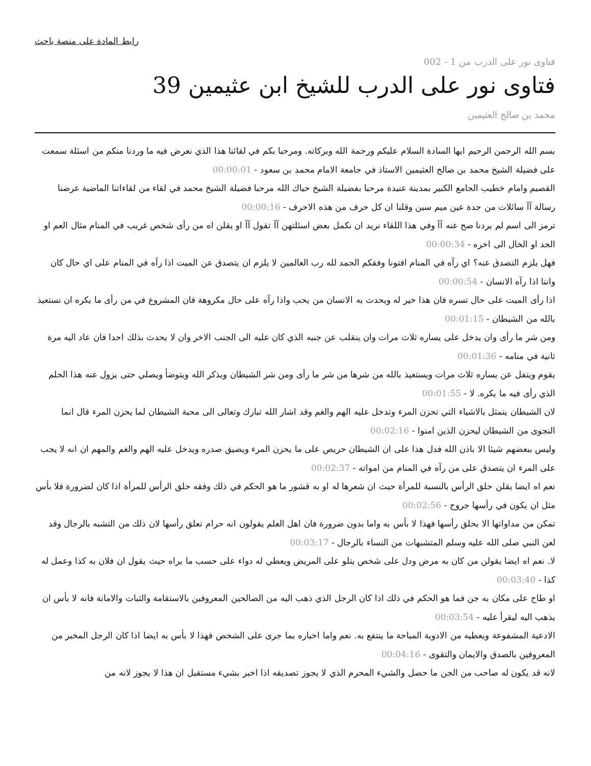رابط المادة على منصة باحث
فتاوى نور على الدرب من 1 - 002
فتاوى نور على الدرب للشيخ ابن عثيمين 39
محمد بن صالح العثيمين
بسم الله الرحمن الرحيم ايها السادة السلام عليكم ورحمة الله وبركاته. ومرحبا بكم في لقائنا هذا الذي نعرض فيه ما وردنا منكم من اسئلة سمعت على فضيلة الشيخ محمد بن صالح العثيمين الاستاذ في جامعة الامام محمد بن سعود - 00:00:01
القصيم وامام خطيب الجامع الكبير بمدينة عنيدة مرحبا بفضيلة الشيخ حياك الله مرحبا فضيلة الشيخ محمد في لقاء من لقاءاتنا الماضية عرضنا رسالة آآ سائلات من جدة عين ميم سين وقلنا ان كل حرف من هذه الاحرف - 00:00:16
ترمز الى اسم لم يردنا صح عنه آآ وفي هذا اللقاء نريد ان نكمل بعض اسئلتهن آآ تقول آآ او يقلن اه من رأى شخص غريب في المنام مثال العم او الجد او الخال الى اخره - 00:00:34
فهل يلزم التصدق عنه؟ اي رآه في المنام افتونا وفقكم الحمد لله رب العالمين لا يلزم ان يتصدق عن الميت اذا رآه في المنام على اي حال كان واننا اذا رآه الانسان - 00:00:54
اذا رأى الميت على حال تسره فان هذا خير له ويحدث به الانسان من يحب واذا رآه على حال مكروهة فان المشروع في من رأى ما يكره ان نستعيذ بالله من الشيطان - 00:01:15
ومن شر ما رأى وان يدخل على يساره ثلاث مرات وان ينقلب عن جنبه الذي كان عليه الى الجنب الاخر وان لا يحدث بذلك احدا فان عاد اليه مرة ثانية في منامه - 00:01:36
يقوم ويتفل عن يساره ثلاث مرات ويستعيذ بالله من شرها من شر ما رأى ومن شر الشيطان ويذكر الله ويتوضأ ويصلي حتى يزول عنه هذا الحلم الذي رأى فيه ما يكره. لا - 00:01:55
لان الشيطان يتمثل بالاشياء التي تحزن المرء وتدخل عليه الهم والغم وقد اشار الله تبارك وتعالى الى محبة الشيطان لما يحزن المرء قال انما النجوى من الشيطان ليحزن الذين امنوا - 00:02:16
وليس ببعضهم شيئا الا باذن الله فدل هذا على ان الشيطان حريص على ما يحزن المرء ويضيق صدره ويدخل عليه الهم والغم والمهم ان انه لا يجب على المرء ان يتصدق على من رآه في المنام من امواته - 00:02:37
نعم اه ايضا يقلن حلق الرأس بالنسبة للمرأة حيث ان شعرها له او به قشور ما هو الحكم في ذلك وفقه حلق الرأس للمرأة اذا كان لضرورة فلا بأس مثل ان يكون في رأسها جروح - 00:02:56
تمكن من مداواتها الا بحلق رأسها فهذا لا بأس به واما بدون ضرورة فان اهل العلم يقولون انه حرام تعلق رأسها لان ذلك من التشبه بالرجال وقد لعن النبي صلى الله عليه وسلم المتشبهات من النساء بالرجال - 00:03:17
لا. نعم اه ايضا يقولن من كان به مرض ودل على شخص يتلو على المريض ويعطي له دواء على حسب ما يراه حيث يقول ان فلان به كذا وعمل له كذا - 00:03:40
او طاح على مكان به جن فما هو الحكم في ذلك اذا كان الرجل الذي ذهب اليه من الصالحين المعروفين بالاستقامة والثبات والامانة فانه لا بأس ان يذهب اليه ليقرأ عليه - 00:03:54
الادعية المشفوعة ويعطيه من الادوية المباحة ما ينتفع به. نعم واما اخباره بما جرى على الشخص فهذا لا بأس به ايضا اذا كان الرجل المخبر من المعروفين بالصدق والايمان والتقوى - 00:04:16
لانه قد يكون له صاحب من الجن ما حصل والشيء المحرم الذي لا يجوز تصديقه اذا اخبر بشيء مستقبل ان هذا لا يجوز لانه من